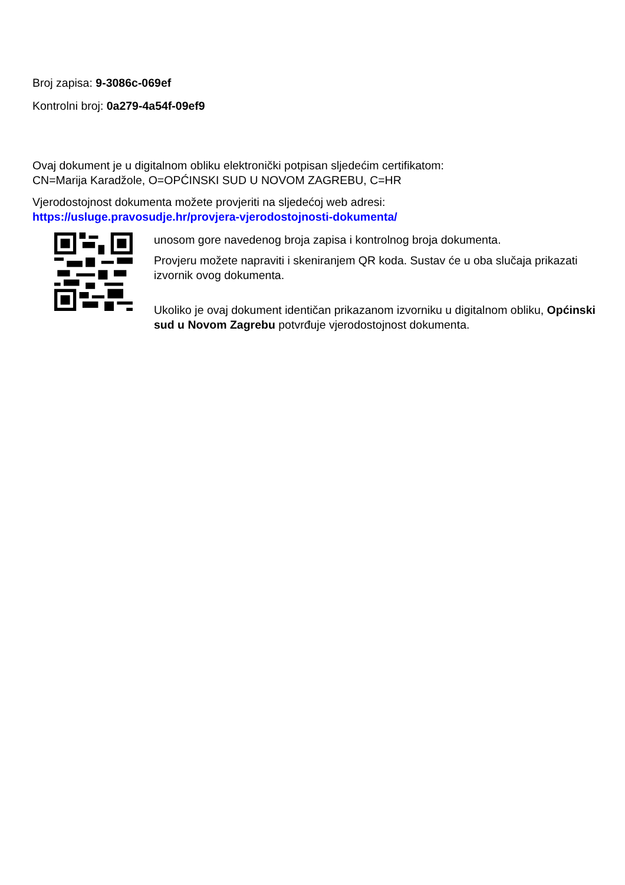Broj zapisa: 9-3086c-069ef
Kontrolni broj: 0a279-4a54f-09ef9
Ovaj dokument je u digitalnom obliku elektronički potpisan sljedećim certifikatom:
CN=Marija Karadžole, O=OPĆINSKI SUD U NOVOM ZAGREBU, C=HR
Vjerodostojnost dokumenta možete provjeriti na sljedećoj web adresi:
https://usluge.pravosudje.hr/provjera-vjerodostojnosti-dokumenta/
unosom gore navedenog broja zapisa i kontrolnog broja dokumenta.
Provjeru možete napraviti i skeniranjem QR koda. Sustav će u oba slučaja prikazati izvornik ovog dokumenta.
Ukoliko je ovaj dokument identičan prikazanom izvorniku u digitalnom obliku, Općinski sud u Novom Zagrebu potvrđuje vjerodostojnost dokumenta.